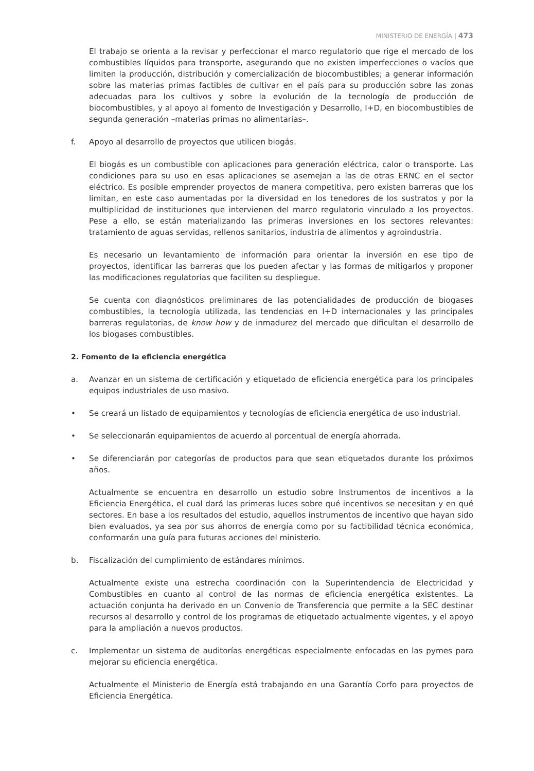MINISTERIO DE ENERGÍA | 473
El trabajo se orienta a la revisar y perfeccionar el marco regulatorio que rige el mercado de los combustibles líquidos para transporte, asegurando que no existen imperfecciones o vacíos que limiten la producción, distribución y comercialización de biocombustibles; a generar información sobre las materias primas factibles de cultivar en el país para su producción sobre las zonas adecuadas para los cultivos y sobre la evolución de la tecnología de producción de biocombustibles, y al apoyo al fomento de Investigación y Desarrollo, I+D, en biocombustibles de segunda generación –materias primas no alimentarias–.
f. Apoyo al desarrollo de proyectos que utilicen biogás.
El biogás es un combustible con aplicaciones para generación eléctrica, calor o transporte. Las condiciones para su uso en esas aplicaciones se asemejan a las de otras ERNC en el sector eléctrico. Es posible emprender proyectos de manera competitiva, pero existen barreras que los limitan, en este caso aumentadas por la diversidad en los tenedores de los sustratos y por la multiplicidad de instituciones que intervienen del marco regulatorio vinculado a los proyectos. Pese a ello, se están materializando las primeras inversiones en los sectores relevantes: tratamiento de aguas servidas, rellenos sanitarios, industria de alimentos y agroindustria.
Es necesario un levantamiento de información para orientar la inversión en ese tipo de proyectos, identificar las barreras que los pueden afectar y las formas de mitigarlos y proponer las modificaciones regulatorias que faciliten su despliegue.
Se cuenta con diagnósticos preliminares de las potencialidades de producción de biogases combustibles, la tecnología utilizada, las tendencias en I+D internacionales y las principales barreras regulatorias, de know how y de inmadurez del mercado que dificultan el desarrollo de los biogases combustibles.
2. Fomento de la eficiencia energética
a. Avanzar en un sistema de certificación y etiquetado de eficiencia energética para los principales equipos industriales de uso masivo.
• Se creará un listado de equipamientos y tecnologías de eficiencia energética de uso industrial.
• Se seleccionarán equipamientos de acuerdo al porcentual de energía ahorrada.
• Se diferenciarán por categorías de productos para que sean etiquetados durante los próximos años.
Actualmente se encuentra en desarrollo un estudio sobre Instrumentos de incentivos a la Eficiencia Energética, el cual dará las primeras luces sobre qué incentivos se necesitan y en qué sectores. En base a los resultados del estudio, aquellos instrumentos de incentivo que hayan sido bien evaluados, ya sea por sus ahorros de energía como por su factibilidad técnica económica, conformarán una guía para futuras acciones del ministerio.
b. Fiscalización del cumplimiento de estándares mínimos.
Actualmente existe una estrecha coordinación con la Superintendencia de Electricidad y Combustibles en cuanto al control de las normas de eficiencia energética existentes. La actuación conjunta ha derivado en un Convenio de Transferencia que permite a la SEC destinar recursos al desarrollo y control de los programas de etiquetado actualmente vigentes, y el apoyo para la ampliación a nuevos productos.
c. Implementar un sistema de auditorías energéticas especialmente enfocadas en las pymes para mejorar su eficiencia energética.
Actualmente el Ministerio de Energía está trabajando en una Garantía Corfo para proyectos de Eficiencia Energética.